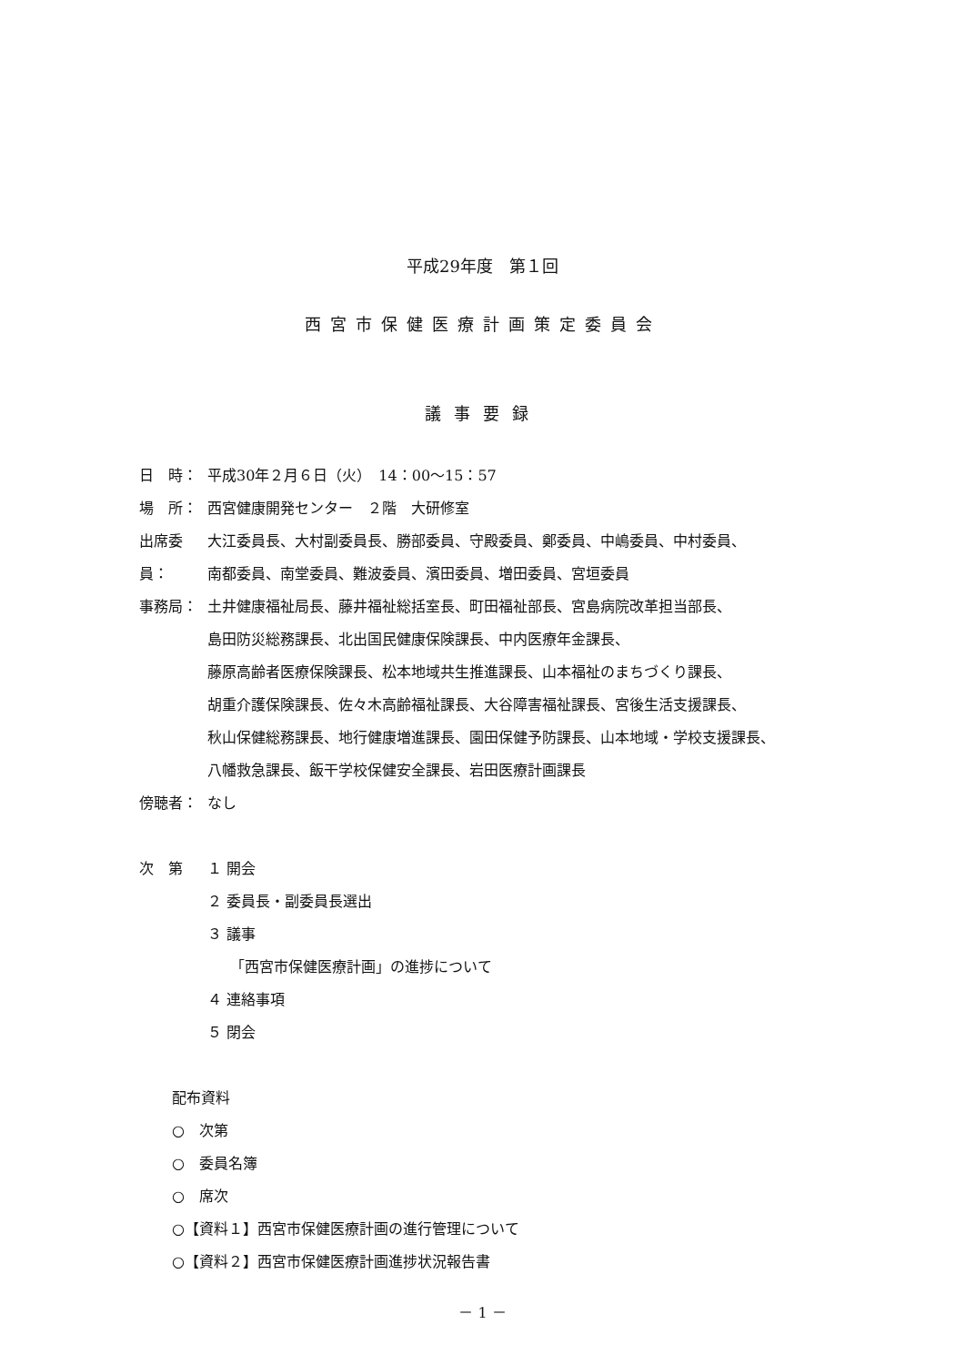平成29年度　第１回
西宮市保健医療計画策定委員会
議事要録
日　時： 平成30年２月６日（火）　14：00～15：57
場　所： 西宮健康開発センター　２階　大研修室
出席委員： 大江委員長、大村副委員長、勝部委員、守殿委員、鄭委員、中嶋委員、中村委員、
南都委員、南堂委員、難波委員、濱田委員、増田委員、宮垣委員
事務局： 土井健康福祉局長、藤井福祉総括室長、町田福祉部長、宮島病院改革担当部長、
島田防災総務課長、北出国民健康保険課長、中内医療年金課長、
藤原高齢者医療保険課長、松本地域共生推進課長、山本福祉のまちづくり課長、
胡重介護保険課長、佐々木高齢福祉課長、大谷障害福祉課長、宮後生活支援課長、
秋山保健総務課長、地行健康増進課長、園田保健予防課長、山本地域・学校支援課長、
八幡救急課長、飯干学校保健安全課長、岩田医療計画課長
傍聴者： なし
次　第 １ 開会
２ 委員長・副委員長選出
３ 議事
「西宮市保健医療計画」の進捗について
４ 連絡事項
５ 閉会
配布資料
○　次第
○　委員名簿
○　席次
○【資料１】西宮市保健医療計画の進行管理について
○【資料２】西宮市保健医療計画進捗状況報告書
－ 1 －